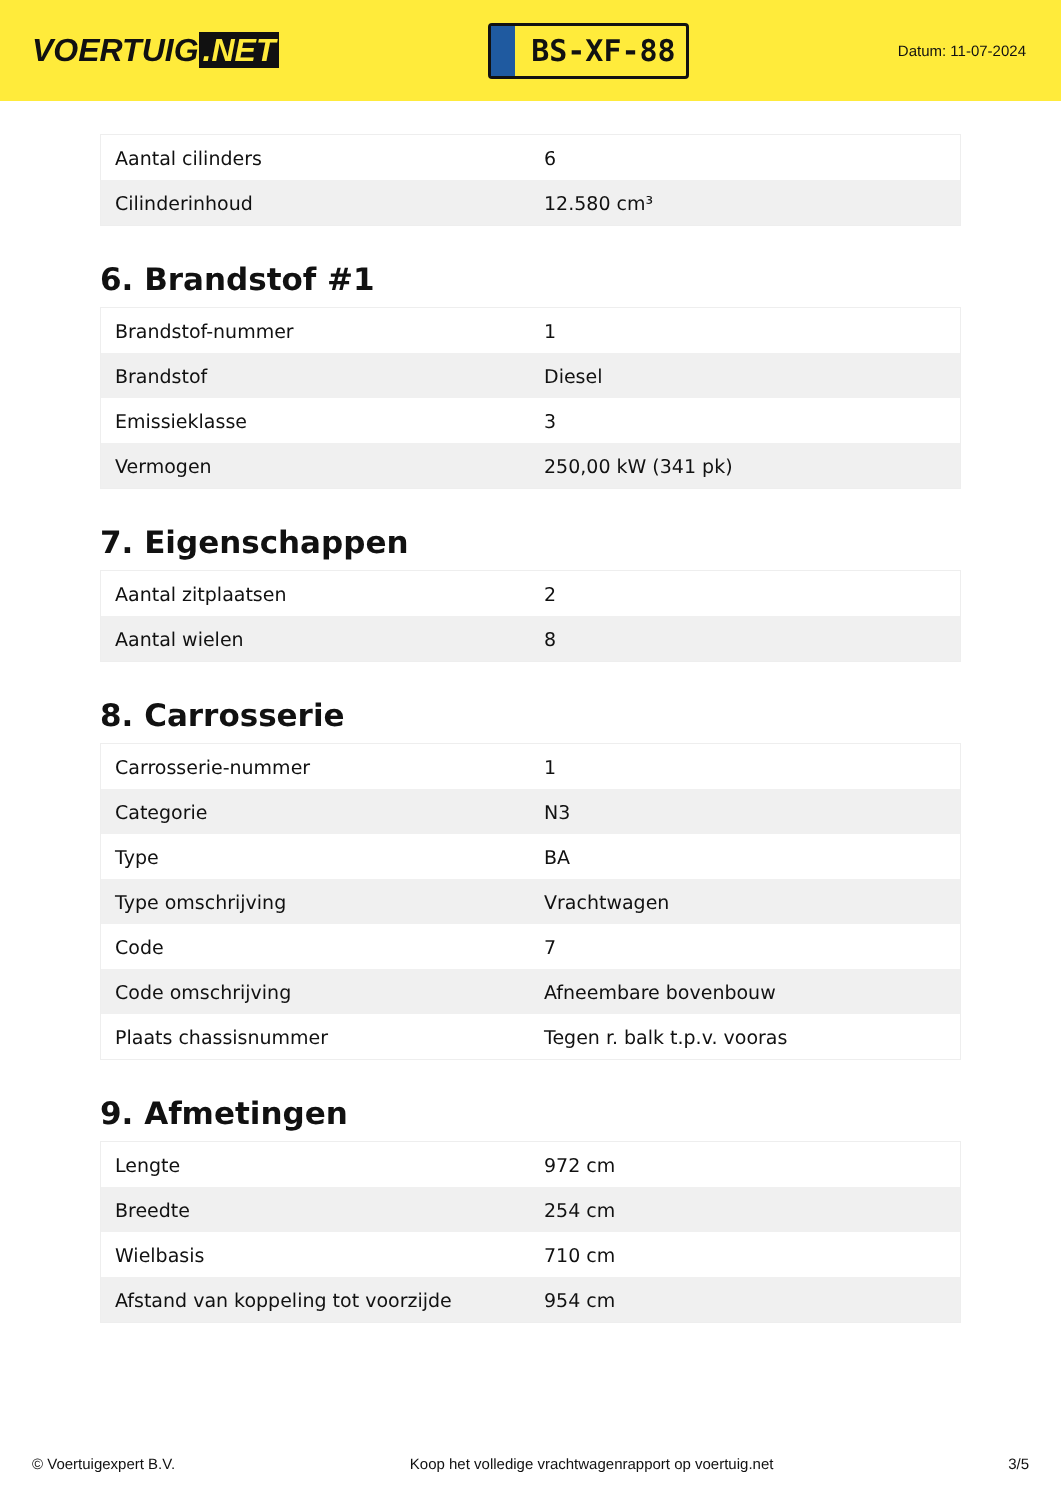VOERTUIG.NET
BS-XF-88
Datum: 11-07-2024
| Aantal cilinders | 6 |
| Cilinderinhoud | 12.580 cm³ |
6. Brandstof #1
| Brandstof-nummer | 1 |
| Brandstof | Diesel |
| Emissieklasse | 3 |
| Vermogen | 250,00 kW (341 pk) |
7. Eigenschappen
| Aantal zitplaatsen | 2 |
| Aantal wielen | 8 |
8. Carrosserie
| Carrosserie-nummer | 1 |
| Categorie | N3 |
| Type | BA |
| Type omschrijving | Vrachtwagen |
| Code | 7 |
| Code omschrijving | Afneembare bovenbouw |
| Plaats chassisnummer | Tegen r. balk t.p.v. vooras |
9. Afmetingen
| Lengte | 972 cm |
| Breedte | 254 cm |
| Wielbasis | 710 cm |
| Afstand van koppeling tot voorzijde | 954 cm |
© Voertuigexpert B.V. Koop het volledige vrachtwagenrapport op voertuig.net 3/5